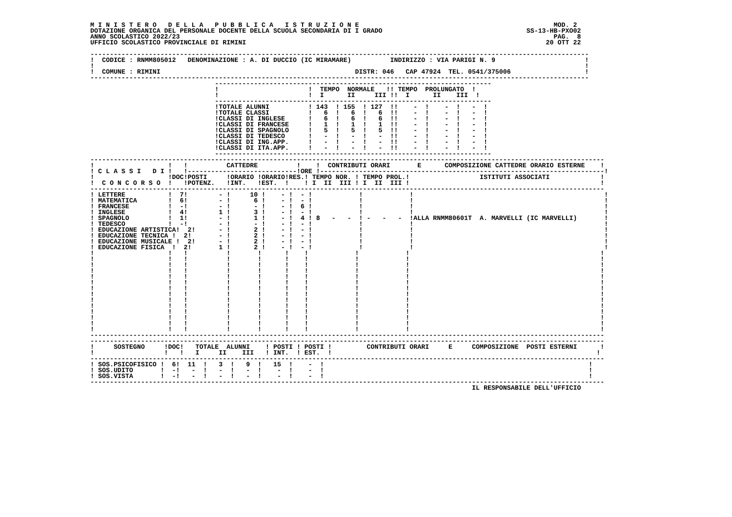M I N I S T E R O   D E L L A   P U B B L I C A   I S T R U Z I O N E                                                  MOD. 2
DOTAZIONE ORGANICA DEL PERSONALE DOCENTE DELLA SCUOLA SECONDARIA DI I GRADO                                     SS-13-HB-PXO02
ANNO SCOLASTICO 2022/23                                                                                                PAG.  8
UFFICIO SCOLASTICO PROVINCIALE DI RIMINI                                                                             20 OTT 22

--------------------------------------------------------------------------------------------------------------------------------
!  CODICE : RNMM805012   DENOMINAZIONE : A. DI DUCCIO (IC MIRAMARE)          INDIRIZZO : VIA PARIGI N. 9                       !
!                                                                                                                              !
!  COMUNE : RIMINI                                                  DISTR: 046   CAP 47924  TEL. 0541/375006                   !
--------------------------------------------------------------------------------------------------------------------------------
                                -----------------------------------------------------------------------
                                !                       !  TEMPO  NORMALE   !! TEMPO  PROLUNGATO  !
                                !                       !  I      II     III !!  I      II    III  !
                                -----------------------------------------------------------------------
                                !TOTALE ALUNNI          ! 143  ! 155  ! 127  !!    -  !    -  !   -  !
                                !TOTALE CLASSI          !   6  !   6  !   6  !!    -  !    -  !   -  !
                                !CLASSI DI INGLESE      !   6  !   6  !   6  !!    -  !    -  !   -  !
                                !CLASSI DI FRANCESE     !   1  !   1  !   1  !!    -  !    -  !   -  !
                                !CLASSI DI SPAGNOLO     !   5  !   5  !   5  !!    -  !    -  !   -  !
                                !CLASSI DI TEDESCO      !   -  !   -  !   -  !!    -  !    -  !   -  !
                                !CLASSI DI ING.APP.     !   -  !   -  !   -  !!    -  !    -  !   -  !
                                !CLASSI DI ITA.APP.     !   -  !   -  !   -  !!    -  !    -  !   -  !
                                -----------------------------------------------------------------------
------------------------------------------------------------------------------------------------------------------------------------
!                   !   !          CATTEDRE          !    !  CONTRIBUTI ORARI       E      COMPOSIZIONE CATTEDRE ORARIO ESTERNE    !
! C L A S S I   D I !   !----------------------------!ORE !-------------------------------------------------------------------------!
!                   !DOC!POSTI     !ORARIO !ORARIO!RES.! TEMPO NOR. ! TEMPO PROL.!                  ISTITUTI ASSOCIATI             !
!  C O N C O R S O  !   !POTENZ.   !INT.   !EST.  !    ! I  II  III ! I  II  III !                                                 !
------------------------------------------------------------------------------------------------------------------------------------
! LETTERE           !  7!        - !     10 !    - !  - !            !            !                                                 !
! MATEMATICA        !  6!        - !      6 !    - !  - !            !            !                                                 !
! FRANCESE          !  -!        - !      - !    - !  6 !            !            !                                                 !
! INGLESE           !  4!        1 !      3 !    - !  - !            !            !                                                 !
! SPAGNOLO          !  1!        - !      1 !    - !  4 ! 8   -   -  ! -   -   -  !ALLA RNMM80601T  A. MARVELLI (IC MARVELLI)       !
! TEDESCO           !  -!        - !      - !    - !  - !            !            !                                                 !
! EDUCAZIONE ARTISTICA!  2!      - !      2 !    - !  - !            !            !                                                 !
! EDUCAZIONE TECNICA !  2!       - !      2 !    - !  - !            !            !                                                 !
! EDUCAZIONE MUSICALE !  2!      - !      2 !    - !  - !            !            !                                                 !
! EDUCAZIONE FISICA  !  2!       1 !      2 !    - !  - !            !            !                                                 !
!                   !   !          !       !      !    !            !            !                                                 !
!                   !   !          !       !      !    !            !            !                                                 !
!                   !   !          !       !      !    !            !            !                                                 !
!                   !   !          !       !      !    !            !            !                                                 !
!                   !   !          !       !      !    !            !            !                                                 !
!                   !   !          !       !      !    !            !            !                                                 !
!                   !   !          !       !      !    !            !            !                                                 !
!                   !   !          !       !      !    !            !            !                                                 !
!                   !   !          !       !      !    !            !            !                                                 !
!                   !   !          !       !      !    !            !            !                                                 !
!                   !   !          !       !      !    !            !            !                                                 !
!                   !   !          !       !      !    !            !            !                                                 !
!                   !   !          !       !      !    !            !            !                                                 !
!                   !   !          !       !      !    !            !            !                                                 !
------------------------------------------------------------------------------------------------------------------------------------
------------------------------------------------------------------------------------------------------------------------------------
!     SOSTEGNO     !DOC!   TOTALE  ALUNNI    ! POSTI ! POSTI !         CONTRIBUTI ORARI     E     COMPOSIZIONE  POSTI ESTERNI      !
!                  !   !   I     II    III   ! INT.  ! EST.  !                                                                    !
------------------------------------------------------------------------------------------------------------------------------------
! SOS.PSICOFISICO !  6!  11  !   3  !   9  !   15  !    -  !                                                                    !
! SOS.UDITO       !  -!   -  !   -  !   -  !    -  !    -  !                                                                    !
! SOS.VISTA       !  -!   -  !   -  !   -  !    -  !    -  !                                                                    !
------------------------------------------------------------------------------------------------------------------------------------
                                                                                                  IL RESPONSABILE DELL'UFFICIO